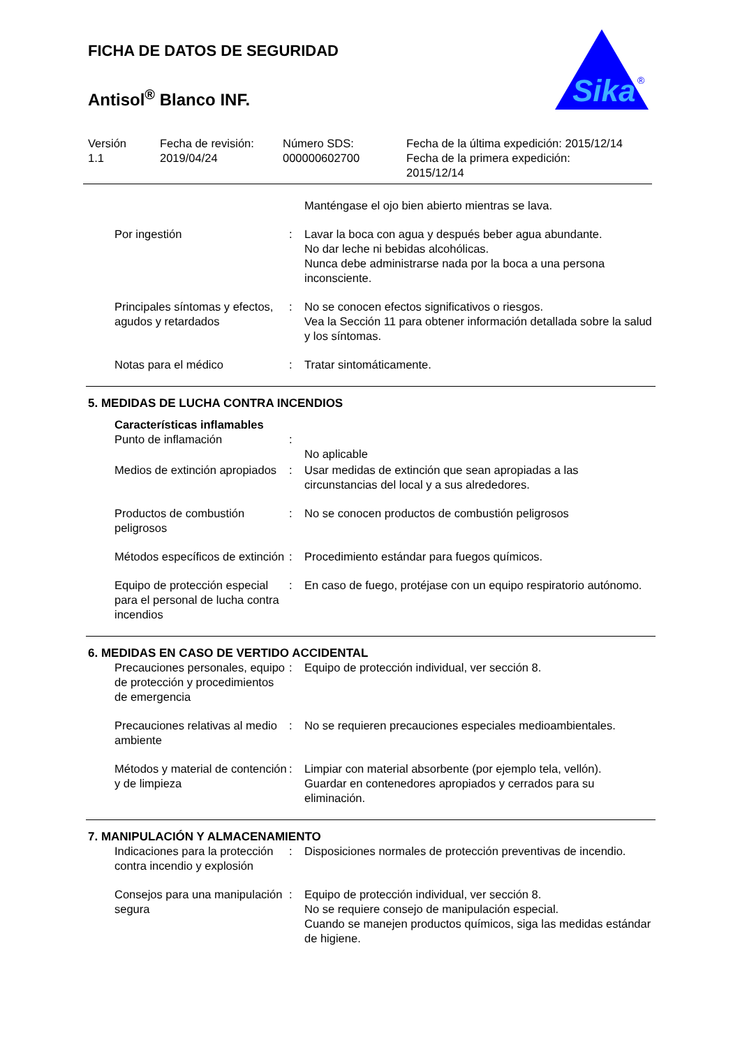FICHA DE DATOS DE SEGURIDAD
Antisol<sup>®</sup> Blanco INF.
Sika
®
Versión
1.1
Fecha de revisión:
2019/04/24
Número SDS:
000000602700
Fecha de la última expedición: 2015/12/14
Fecha de la primera expedición:
2015/12/14
Manténgase el ojo bien abierto mientras se lava.
Por ingestión : Lavar la boca con agua y después beber agua abundante.
No dar leche ni bebidas alcohólicas.
Nunca debe administrarse nada por la boca a una persona inconsciente.
Principales síntomas y efectos, agudos y retardados
: No se conocen efectos significativos o riesgos.
Vea la Sección 11 para obtener información detallada sobre la salud y los síntomas.
Notas para el médico : Tratar sintomáticamente.
5. MEDIDAS DE LUCHA CONTRA INCENDIOS
Características inflamables
Punto de inflamación :
No aplicable
Medios de extinción apropiados
: Usar medidas de extinción que sean apropiadas a las circunstancias del local y a sus alrededores.
Productos de combustión peligrosos
: No se conocen productos de combustión peligrosos
Métodos específicos de extinción
: Procedimiento estándar para fuegos químicos.
Equipo de protección especial para el personal de lucha contra incendios
: En caso de fuego, protéjase con un equipo respiratorio autónomo.
6. MEDIDAS EN CASO DE VERTIDO ACCIDENTAL
Precauciones personales, equipo de protección y procedimientos de emergencia
: Equipo de protección individual, ver sección 8.
Precauciones relativas al medio ambiente
: No se requieren precauciones especiales medioambientales.
Métodos y material de contención y de limpieza
: Limpiar con material absorbente (por ejemplo tela, vellón).
Guardar en contenedores apropiados y cerrados para su eliminación.
7. MANIPULACIÓN Y ALMACENAMIENTO
Indicaciones para la protección contra incendio y explosión
: Disposiciones normales de protección preventivas de incendio.
Consejos para una manipulación segura
: Equipo de protección individual, ver sección 8.
No se requiere consejo de manipulación especial.
Cuando se manejen productos químicos, siga las medidas estándar de higiene.